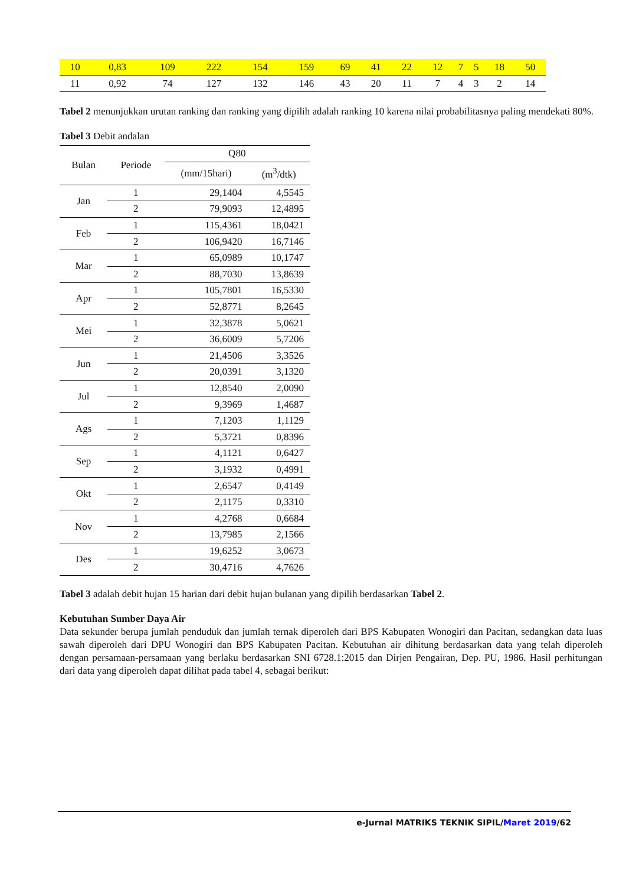| 10 | 0,83 | 109 | 222 | 154 | 159 | 69 | 41 | 22 | 12 | 7 | 5 | 18 | 50 |
| 11 | 0,92 | 74 | 127 | 132 | 146 | 43 | 20 | 11 | 7 | 4 | 3 | 2 | 14 |
Tabel 2 menunjukkan urutan ranking dan ranking yang dipilih adalah ranking 10 karena nilai probabilitasnya paling mendekati 80%.
Tabel 3 Debit andalan
| Bulan | Periode | Q80 | |
| --- | --- | --- | --- |
| | | (mm/15hari) | (m<sup>3</sup>/dtk) |
| Jan | 1 | 29,1404 | 4,5545 |
| | 2 | 79,9093 | 12,4895 |
| Feb | 1 | 115,4361 | 18,0421 |
| | 2 | 106,9420 | 16,7146 |
| Mar | 1 | 65,0989 | 10,1747 |
| | 2 | 88,7030 | 13,8639 |
| Apr | 1 | 105,7801 | 16,5330 |
| | 2 | 52,8771 | 8,2645 |
| Mei | 1 | 32,3878 | 5,0621 |
| | 2 | 36,6009 | 5,7206 |
| Jun | 1 | 21,4506 | 3,3526 |
| | 2 | 20,0391 | 3,1320 |
| Jul | 1 | 12,8540 | 2,0090 |
| | 2 | 9,3969 | 1,4687 |
| Ags | 1 | 7,1203 | 1,1129 |
| | 2 | 5,3721 | 0,8396 |
| Sep | 1 | 4,1121 | 0,6427 |
| | 2 | 3,1932 | 0,4991 |
| Okt | 1 | 2,6547 | 0,4149 |
| | 2 | 2,1175 | 0,3310 |
| Nov | 1 | 4,2768 | 0,6684 |
| | 2 | 13,7985 | 2,1566 |
| Des | 1 | 19,6252 | 3,0673 |
| | 2 | 30,4716 | 4,7626 |
Tabel 3 adalah debit hujan 15 harian dari debit hujan bulanan yang dipilih berdasarkan Tabel 2.
Kebutuhan Sumber Daya Air
Data sekunder berupa jumlah penduduk dan jumlah ternak diperoleh dari BPS Kabupaten Wonogiri dan Pacitan, sedangkan data luas sawah diperoleh dari DPU Wonogiri dan BPS Kabupaten Pacitan. Kebutuhan air dihitung berdasarkan data yang telah diperoleh dengan persamaan-persamaan yang berlaku berdasarkan SNI 6728.1:2015 dan Dirjen Pengairan, Dep. PU, 1986. Hasil perhitungan dari data yang diperoleh dapat dilihat pada tabel 4, sebagai berikut:
e-Jurnal MATRIKS TEKNIK SIPIL/Maret 2019/62